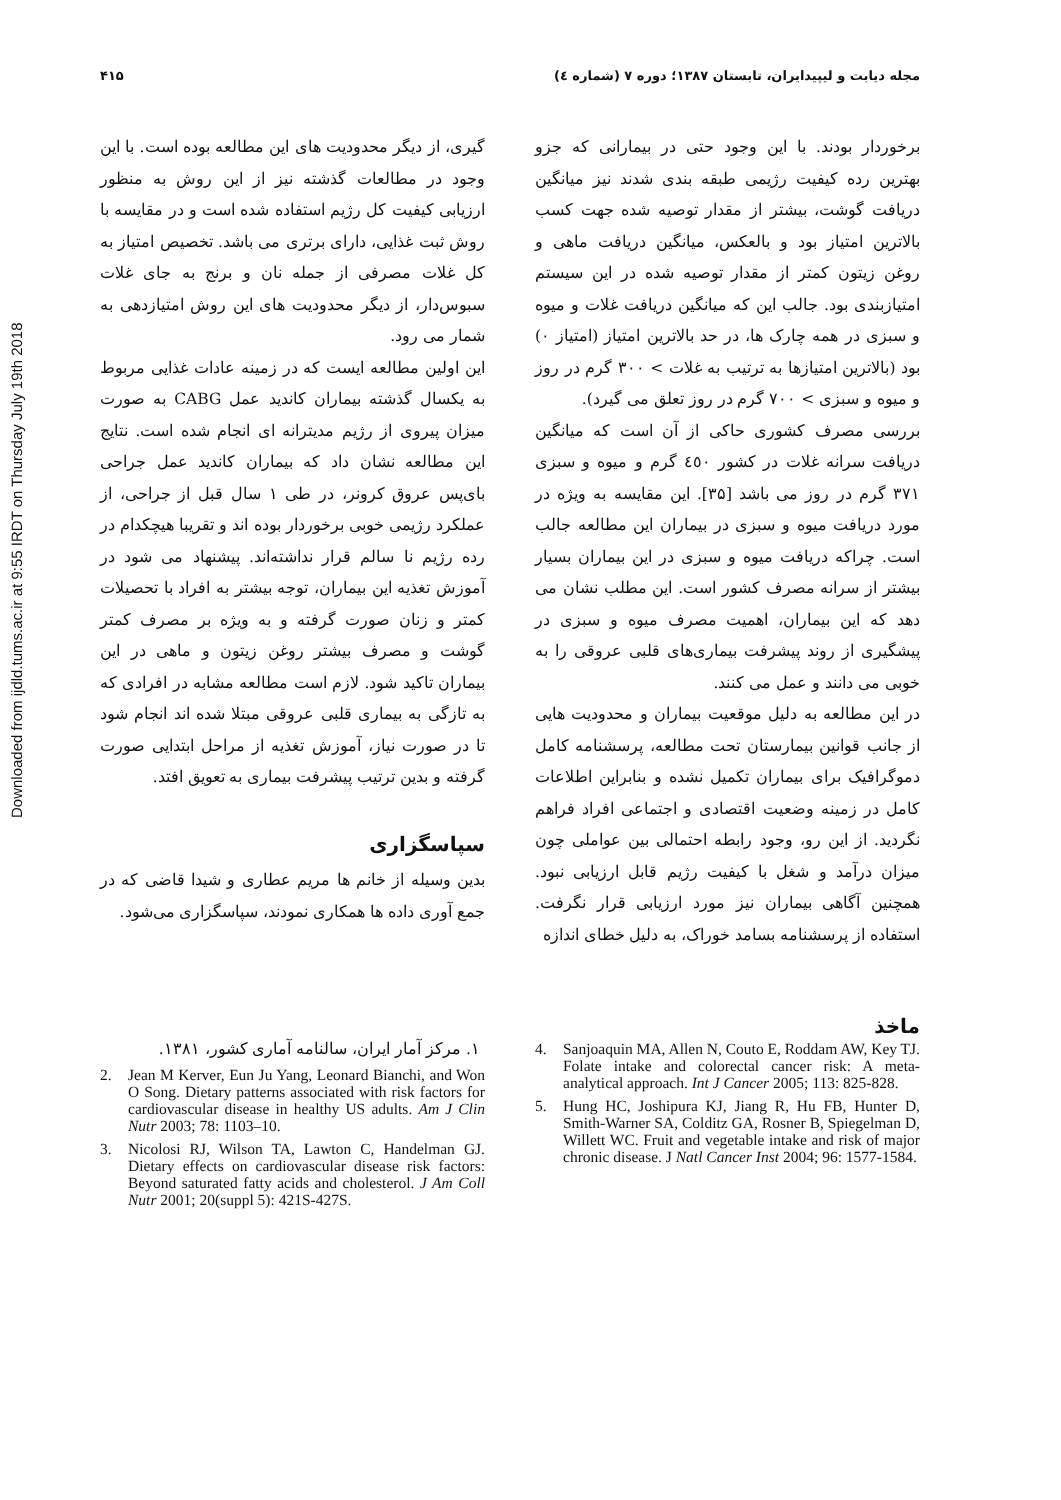مجله دیابت و لیپیدایران، تابستان ۱۳۸۷؛ دوره ۷ (شماره ٤) ۴۱۵
Downloaded from ijdld.tums.ac.ir at 9:55 IRDT on Thursday July 19th 2018
برخوردار بودند. با این وجود حتی در بیمارانی که جزو بهترین رده کیفیت رژیمی طبقه بندی شدند نیز میانگین دریافت گوشت، بیشتر از مقدار توصیه شده جهت کسب بالاترین امتیاز بود و بالعکس، میانگین دریافت ماهی و روغن زیتون کمتر از مقدار توصیه شده در این سیستم امتیازبندی بود. جالب این که میانگین دریافت غلات و میوه و سبزی در همه چارک ها، در حد بالاترین امتیاز (امتیاز ۰) بود (بالاترین امتیازها به ترتیب به غلات > ۳۰۰ گرم در روز و میوه و سبزی > ۷۰۰ گرم در روز تعلق می گیرد).
بررسی مصرف کشوری حاکی از آن است که میانگین دریافت سرانه غلات در کشور ٤٥٠ گرم و میوه و سبزی ۳۷۱ گرم در روز می باشد [۳۵]. این مقایسه به ویژه در مورد دریافت میوه و سبزی در بیماران این مطالعه جالب است. چراکه دریافت میوه و سبزی در این بیماران بسیار بیشتر از سرانه مصرف کشور است. این مطلب نشان می دهد که این بیماران، اهمیت مصرف میوه و سبزی در پیشگیری از روند پیشرفت بیماری‌های قلبی عروقی را به خوبی می دانند و عمل می کنند.
در این مطالعه به دلیل موقعیت بیماران و محدودیت هایی از جانب قوانین بیمارستان تحت مطالعه، پرسشنامه کامل دموگرافیک برای بیماران تکمیل نشده و بنابراین اطلاعات کامل در زمینه وضعیت اقتصادی و اجتماعی افراد فراهم نگردید. از این رو، وجود رابطه احتمالی بین عواملی چون میزان درآمد و شغل با کیفیت رژیم قابل ارزیابی نبود. همچنین آگاهی بیماران نیز مورد ارزیابی قرار نگرفت. استفاده از پرسشنامه بسامد خوراک، به دلیل خطای اندازه
ماخذ
گیری، از دیگر محدودیت های این مطالعه بوده است. با این وجود در مطالعات گذشته نیز از این روش به منظور ارزیابی کیفیت کل رژیم استفاده شده است و در مقایسه با روش ثبت غذایی، دارای برتری می باشد. تخصیص امتیاز به کل غلات مصرفی از جمله نان و برنج به جای غلات سبوس‌دار، از دیگر محدودیت های این روش امتیازدهی به شمار می رود.
این اولین مطالعه ایست که در زمینه عادات غذایی مربوط به یکسال گذشته بیماران کاندید عمل CABG به صورت میزان پیروی از رژیم مدیترانه ای انجام شده است. نتایج این مطالعه نشان داد که بیماران کاندید عمل جراحی بای‌پس عروق کرونر، در طی ۱ سال قبل از جراحی، از عملکرد رژیمی خوبی برخوردار بوده اند و تقریبا هیچکدام در رده رژیم نا سالم قرار نداشته‌اند. پیشنهاد می شود در آموزش تغذیه این بیماران، توجه بیشتر به افراد با تحصیلات کمتر و زنان صورت گرفته و به ویژه بر مصرف کمتر گوشت و مصرف بیشتر روغن زیتون و ماهی در این بیماران تاکید شود. لازم است مطالعه مشابه در افرادی که به تازگی به بیماری قلبی عروقی مبتلا شده اند انجام شود تا در صورت نیاز، آموزش تغذیه از مراحل ابتدایی صورت گرفته و بدین ترتیب پیشرفت بیماری به تعویق افتد.
سپاسگزاری
بدین وسیله از خانم ها مریم عطاری و شیدا قاضی که در جمع آوری داده ها همکاری نمودند، سپاسگزاری می‌شود.
4. Sanjoaquin MA, Allen N, Couto E, Roddam AW, Key TJ. Folate intake and colorectal cancer risk: A meta-analytical approach. Int J Cancer 2005; 113: 825-828.
5. Hung HC, Joshipura KJ, Jiang R, Hu FB, Hunter D, Smith-Warner SA, Colditz GA, Rosner B, Spiegelman D, Willett WC. Fruit and vegetable intake and risk of major chronic disease. J Natl Cancer Inst 2004; 96: 1577-1584.
۱. مرکز آمار ایران، سالنامه آماری کشور، ۱۳۸۱.
2. Jean M Kerver, Eun Ju Yang, Leonard Bianchi, and Won O Song. Dietary patterns associated with risk factors for cardiovascular disease in healthy US adults. Am J Clin Nutr 2003; 78: 1103–10.
3. Nicolosi RJ, Wilson TA, Lawton C, Handelman GJ. Dietary effects on cardiovascular disease risk factors: Beyond saturated fatty acids and cholesterol. J Am Coll Nutr 2001; 20(suppl 5): 421S-427S.